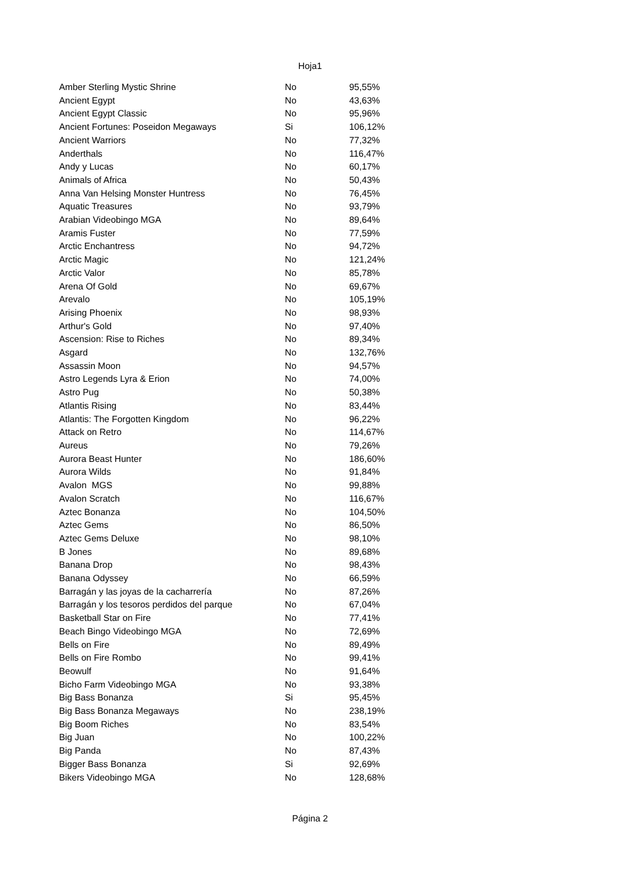Hoja1
| Amber Sterling Mystic Shrine | No | 95,55% |
| Ancient Egypt | No | 43,63% |
| Ancient Egypt Classic | No | 95,96% |
| Ancient Fortunes: Poseidon Megaways | Si | 106,12% |
| Ancient Warriors | No | 77,32% |
| Anderthals | No | 116,47% |
| Andy y Lucas | No | 60,17% |
| Animals of Africa | No | 50,43% |
| Anna Van Helsing Monster Huntress | No | 76,45% |
| Aquatic Treasures | No | 93,79% |
| Arabian Videobingo MGA | No | 89,64% |
| Aramis Fuster | No | 77,59% |
| Arctic Enchantress | No | 94,72% |
| Arctic Magic | No | 121,24% |
| Arctic Valor | No | 85,78% |
| Arena Of Gold | No | 69,67% |
| Arevalo | No | 105,19% |
| Arising Phoenix | No | 98,93% |
| Arthur's Gold | No | 97,40% |
| Ascension: Rise to Riches | No | 89,34% |
| Asgard | No | 132,76% |
| Assassin Moon | No | 94,57% |
| Astro Legends Lyra & Erion | No | 74,00% |
| Astro Pug | No | 50,38% |
| Atlantis Rising | No | 83,44% |
| Atlantis: The Forgotten Kingdom | No | 96,22% |
| Attack on Retro | No | 114,67% |
| Aureus | No | 79,26% |
| Aurora Beast Hunter | No | 186,60% |
| Aurora Wilds | No | 91,84% |
| Avalon MGS | No | 99,88% |
| Avalon Scratch | No | 116,67% |
| Aztec Bonanza | No | 104,50% |
| Aztec Gems | No | 86,50% |
| Aztec Gems Deluxe | No | 98,10% |
| B Jones | No | 89,68% |
| Banana Drop | No | 98,43% |
| Banana Odyssey | No | 66,59% |
| Barragán y las joyas de la cacharrería | No | 87,26% |
| Barragán y los tesoros perdidos del parque | No | 67,04% |
| Basketball Star on Fire | No | 77,41% |
| Beach Bingo Videobingo MGA | No | 72,69% |
| Bells on Fire | No | 89,49% |
| Bells on Fire Rombo | No | 99,41% |
| Beowulf | No | 91,64% |
| Bicho Farm Videobingo MGA | No | 93,38% |
| Big Bass Bonanza | Si | 95,45% |
| Big Bass Bonanza Megaways | No | 238,19% |
| Big Boom Riches | No | 83,54% |
| Big Juan | No | 100,22% |
| Big Panda | No | 87,43% |
| Bigger Bass Bonanza | Si | 92,69% |
| Bikers Videobingo MGA | No | 128,68% |
Página 2